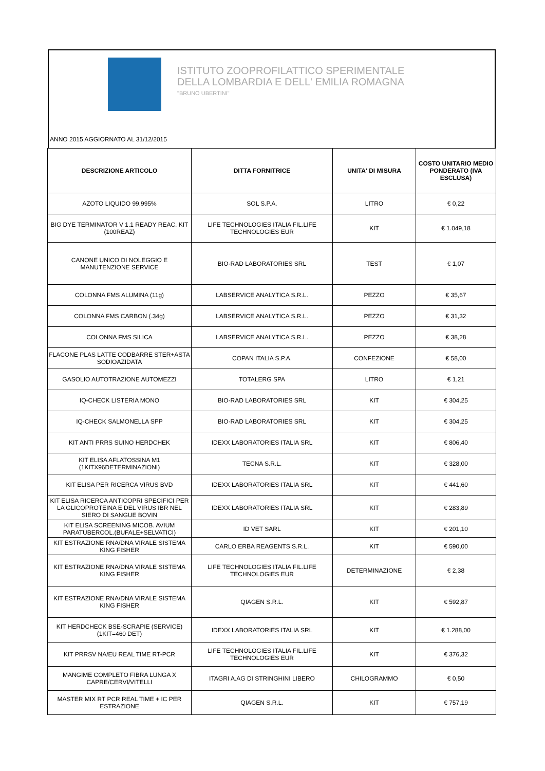ISTITUTO ZOOPROFILATTICO SPERIMENTALE
DELLA LOMBARDIA E DELL' EMILIA ROMAGNA
"BRUNO UBERTINI"
ANNO 2015 AGGIORNATO AL 31/12/2015
| DESCRIZIONE ARTICOLO | DITTA FORNITRICE | UNITA' DI MISURA | COSTO UNITARIO MEDIO PONDERATO (IVA ESCLUSA) |
| --- | --- | --- | --- |
| AZOTO LIQUIDO 99,995% | SOL S.P.A. | LITRO | € 0,22 |
| BIG DYE TERMINATOR V 1.1 READY REAC. KIT (100REAZ) | LIFE TECHNOLOGIES ITALIA FIL.LIFE TECHNOLOGIES EUR | KIT | € 1.049,18 |
| CANONE UNICO DI NOLEGGIO E MANUTENZIONE SERVICE | BIO-RAD LABORATORIES SRL | TEST | € 1,07 |
| COLONNA FMS ALUMINA (11g) | LABSERVICE ANALYTICA S.R.L. | PEZZO | € 35,67 |
| COLONNA FMS CARBON (.34g) | LABSERVICE ANALYTICA S.R.L. | PEZZO | € 31,32 |
| COLONNA FMS SILICA | LABSERVICE ANALYTICA S.R.L. | PEZZO | € 38,28 |
| FLACONE PLAS LATTE CODBARRE STER+ASTA SODIOAZIDATA | COPAN ITALIA S.P.A. | CONFEZIONE | € 58,00 |
| GASOLIO AUTOTRAZIONE AUTOMEZZI | TOTALERG SPA | LITRO | € 1,21 |
| IQ-CHECK LISTERIA MONO | BIO-RAD LABORATORIES SRL | KIT | € 304,25 |
| IQ-CHECK SALMONELLA SPP | BIO-RAD LABORATORIES SRL | KIT | € 304,25 |
| KIT ANTI PRRS SUINO HERDCHEK | IDEXX LABORATORIES ITALIA SRL | KIT | € 806,40 |
| KIT ELISA AFLATOSSINA M1 (1KITX96DETERMINAZIONI) | TECNA S.R.L. | KIT | € 328,00 |
| KIT ELISA PER RICERCA VIRUS BVD | IDEXX LABORATORIES ITALIA SRL | KIT | € 441,60 |
| KIT ELISA RICERCA ANTICOPRI SPECIFICI PER LA GLICOPROTEINA E DEL VIRUS IBR NEL SIERO DI SANGUE BOVIN | IDEXX LABORATORIES ITALIA SRL | KIT | € 283,89 |
| KIT ELISA SCREENING MICOB. AVIUM PARATUBERCOL.(BUFALE+SELVATICI) | ID VET SARL | KIT | € 201,10 |
| KIT ESTRAZIONE RNA/DNA VIRALE SISTEMA KING FISHER | CARLO ERBA REAGENTS S.R.L. | KIT | € 590,00 |
| KIT ESTRAZIONE RNA/DNA VIRALE SISTEMA KING FISHER | LIFE TECHNOLOGIES ITALIA FIL.LIFE TECHNOLOGIES EUR | DETERMINAZIONE | € 2,38 |
| KIT ESTRAZIONE RNA/DNA VIRALE SISTEMA KING FISHER | QIAGEN S.R.L. | KIT | € 592,87 |
| KIT HERDCHECK BSE-SCRAPIE (SERVICE) (1KIT=460 DET) | IDEXX LABORATORIES ITALIA SRL | KIT | € 1.288,00 |
| KIT PRRSV NA/EU REAL TIME RT-PCR | LIFE TECHNOLOGIES ITALIA FIL.LIFE TECHNOLOGIES EUR | KIT | € 376,32 |
| MANGIME COMPLETO FIBRA LUNGA X CAPRE/CERVI/VITELLI | ITAGRI A.AG DI STRINGHINI LIBERO | CHILOGRAMMO | € 0,50 |
| MASTER MIX RT PCR REAL TIME + IC PER ESTRAZIONE | QIAGEN S.R.L. | KIT | € 757,19 |